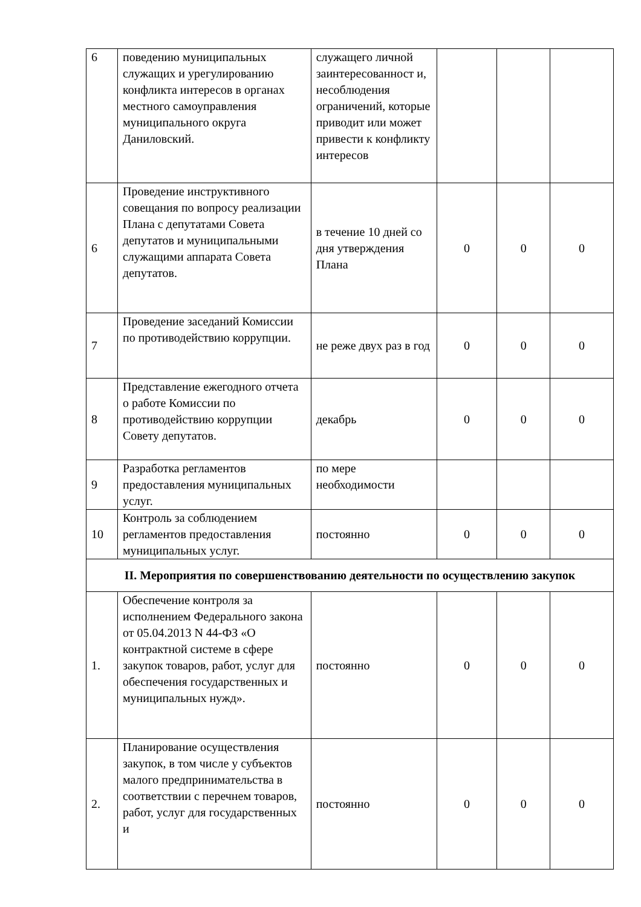| 6 | поведению муниципальных служащих и урегулированию конфликта интересов в органах местного самоуправления муниципального округа Даниловский. | служащего личной заинтересованност и, несоблюдения ограничений, которые приводит или может привести к конфликту интересов | | | |
| 6 | Проведение инструктивного совещания по вопросу реализации Плана с депутатами Совета депутатов и муниципальными служащими аппарата Совета депутатов. | в течение 10 дней со дня утверждения Плана | 0 | 0 | 0 |
| 7 | Проведение заседаний Комиссии по противодействию коррупции. | не реже двух раз в год | 0 | 0 | 0 |
| 8 | Представление ежегодного отчета о работе Комиссии по противодействию коррупции Совету депутатов. | декабрь | 0 | 0 | 0 |
| 9 | Разработка регламентов предоставления муниципальных услуг. | по мере необходимости | | | |
| 10 | Контроль за соблюдением регламентов предоставления муниципальных услуг. | постоянно | 0 | 0 | 0 |
| II. Мероприятия по совершенствованию деятельности по осуществлению закупок | | | | | |
| 1. | Обеспечение контроля за исполнением Федерального закона от 05.04.2013 N 44-ФЗ «О контрактной системе в сфере закупок товаров, работ, услуг для обеспечения государственных и муниципальных нужд». | постоянно | 0 | 0 | 0 |
| 2. | Планирование осуществления закупок, в том числе у субъектов малого предпринимательства в соответствии с перечнем товаров, работ, услуг для государственных и | постоянно | 0 | 0 | 0 |